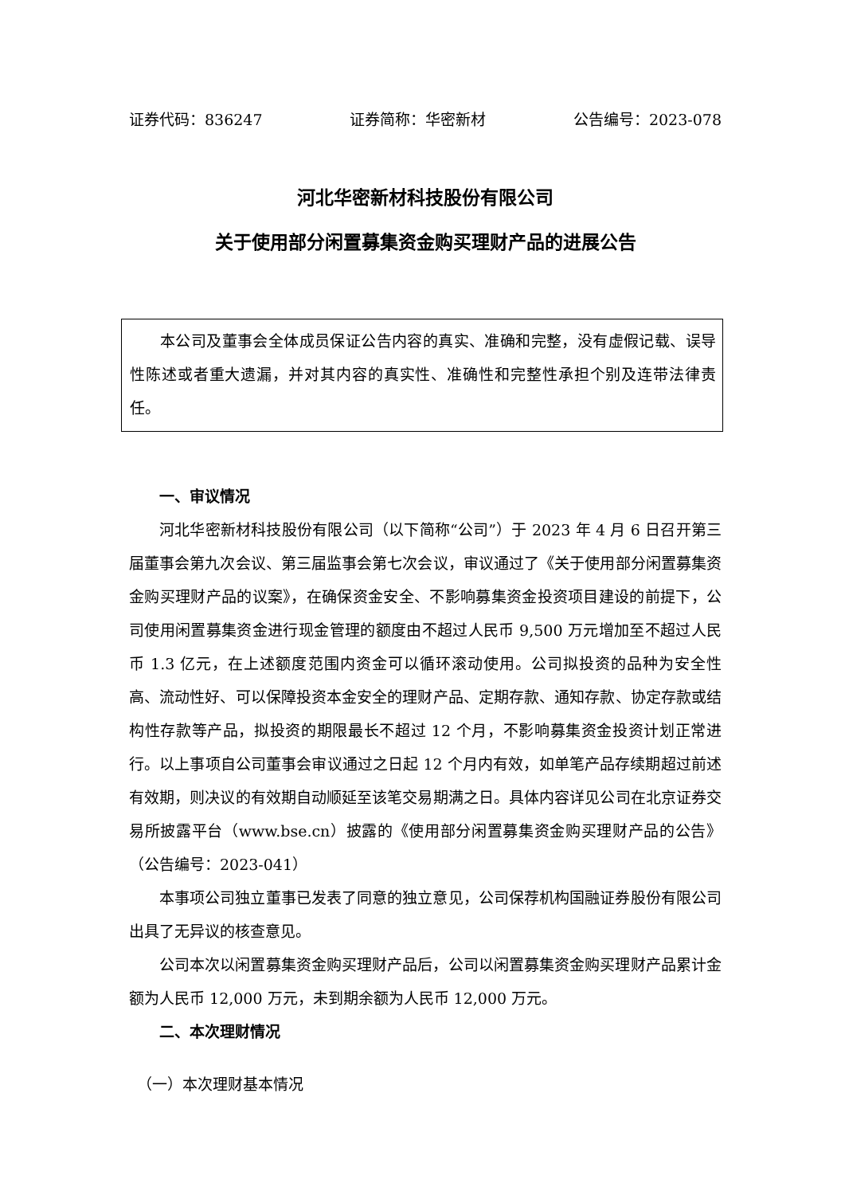证券代码：836247 证券简称：华密新材 公告编号：2023-078
河北华密新材科技股份有限公司
关于使用部分闲置募集资金购买理财产品的进展公告
本公司及董事会全体成员保证公告内容的真实、准确和完整，没有虚假记载、误导性陈述或者重大遗漏，并对其内容的真实性、准确性和完整性承担个别及连带法律责任。
一、审议情况
河北华密新材科技股份有限公司（以下简称“公司”）于 2023 年 4 月 6 日召开第三届董事会第九次会议、第三届监事会第七次会议，审议通过了《关于使用部分闲置募集资金购买理财产品的议案》，在确保资金安全、不影响募集资金投资项目建设的前提下，公司使用闲置募集资金进行现金管理的额度由不超过人民币 9,500 万元增加至不超过人民币 1.3 亿元，在上述额度范围内资金可以循环滚动使用。公司拟投资的品种为安全性高、流动性好、可以保障投资本金安全的理财产品、定期存款、通知存款、协定存款或结构性存款等产品，拟投资的期限最长不超过 12 个月，不影响募集资金投资计划正常进行。以上事项自公司董事会审议通过之日起 12 个月内有效，如单笔产品存续期超过前述有效期，则决议的有效期自动顺延至该笔交易期满之日。具体内容详见公司在北京证券交易所披露平台（www.bse.cn）披露的《使用部分闲置募集资金购买理财产品的公告》（公告编号：2023-041）
本事项公司独立董事已发表了同意的独立意见，公司保荐机构国融证券股份有限公司出具了无异议的核查意见。
公司本次以闲置募集资金购买理财产品后，公司以闲置募集资金购买理财产品累计金额为人民币 12,000 万元，未到期余额为人民币 12,000 万元。
二、本次理财情况
（一）本次理财基本情况